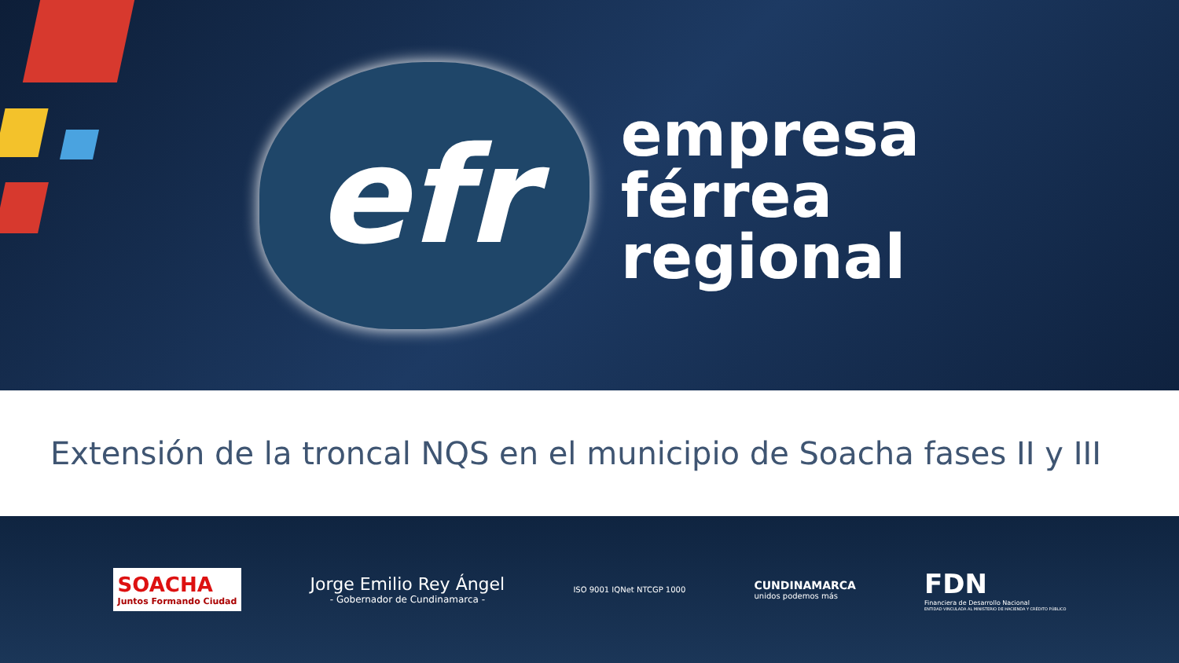efr
empresa
férrea
regional
Extensión de la troncal NQS en el municipio de Soacha fases II y III
SOACHA
Juntos Formando Ciudad
Jorge Emilio Rey Ángel
- Gobernador de Cundinamarca -
ISO 9001 IQNet NTCGP 1000
CUNDINAMARCA
unidos podemos más
FDN
Financiera de Desarrollo Nacional
ENTIDAD VINCULADA AL MINISTERIO DE HACIENDA Y CRÉDITO PÚBLICO